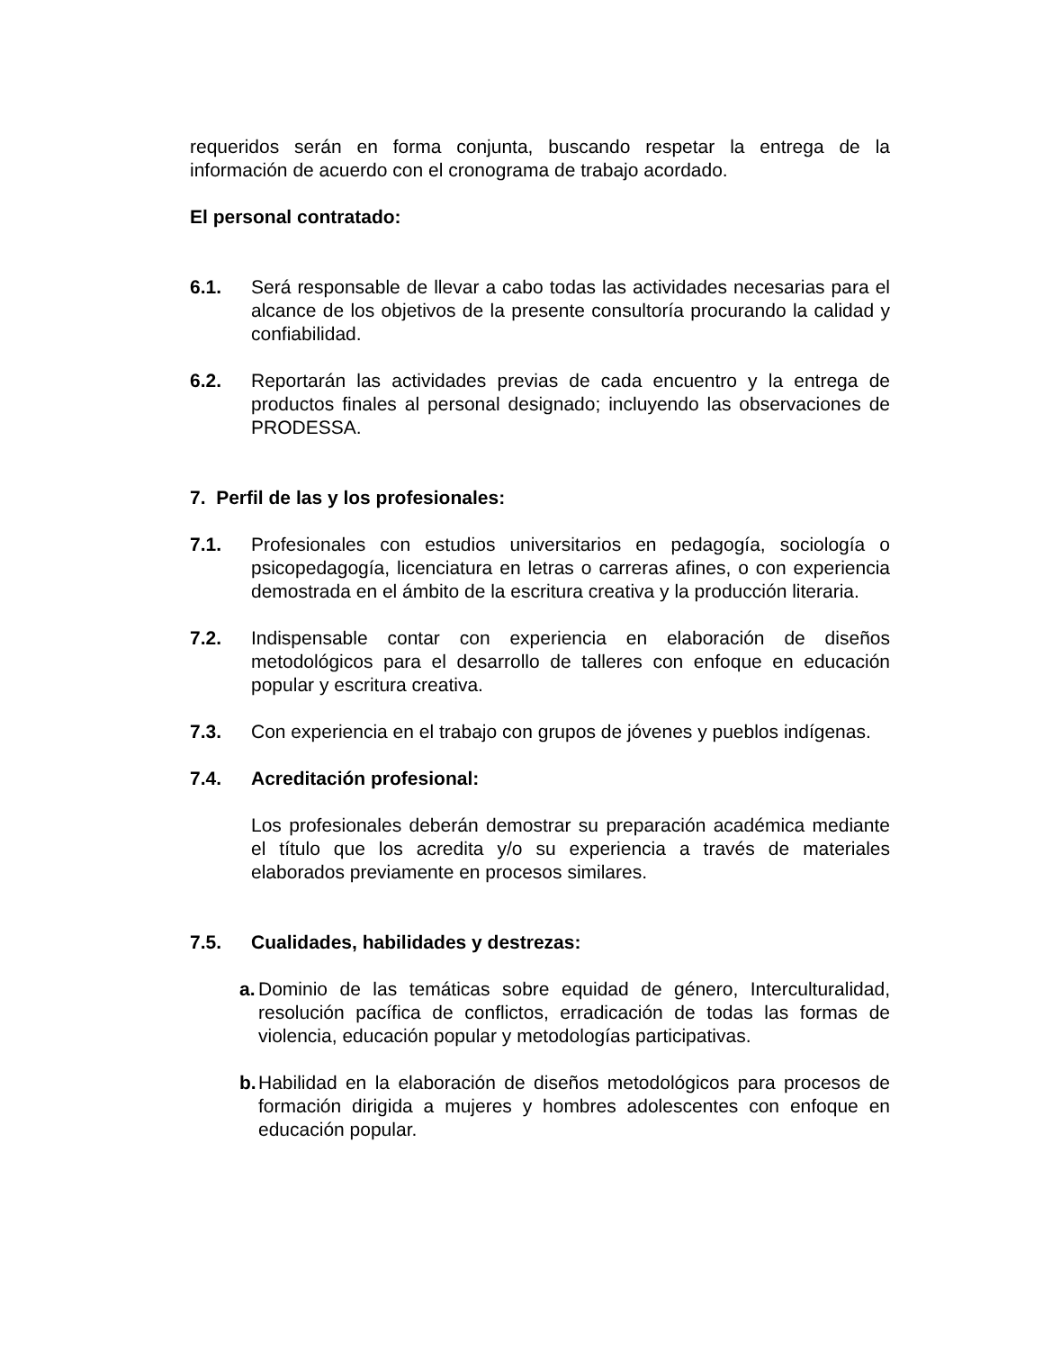requeridos serán en forma conjunta, buscando respetar la entrega de la información de acuerdo con el cronograma de trabajo acordado.
El personal contratado:
6.1. Será responsable de llevar a cabo todas las actividades necesarias para el alcance de los objetivos de la presente consultoría procurando la calidad y confiabilidad.
6.2. Reportarán las actividades previas de cada encuentro y la entrega de productos finales al personal designado; incluyendo las observaciones de PRODESSA.
7. Perfil de las y los profesionales:
7.1. Profesionales con estudios universitarios en pedagogía, sociología o psicopedagogía, licenciatura en letras o carreras afines, o con experiencia demostrada en el ámbito de la escritura creativa y la producción literaria.
7.2. Indispensable contar con experiencia en elaboración de diseños metodológicos para el desarrollo de talleres con enfoque en educación popular y escritura creativa.
7.3. Con experiencia en el trabajo con grupos de jóvenes y pueblos indígenas.
7.4. Acreditación profesional:
Los profesionales deberán demostrar su preparación académica mediante el título que los acredita y/o su experiencia a través de materiales elaborados previamente en procesos similares.
7.5. Cualidades, habilidades y destrezas:
a. Dominio de las temáticas sobre equidad de género, Interculturalidad, resolución pacífica de conflictos, erradicación de todas las formas de violencia, educación popular y metodologías participativas.
b. Habilidad en la elaboración de diseños metodológicos para procesos de formación dirigida a mujeres y hombres adolescentes con enfoque en educación popular.